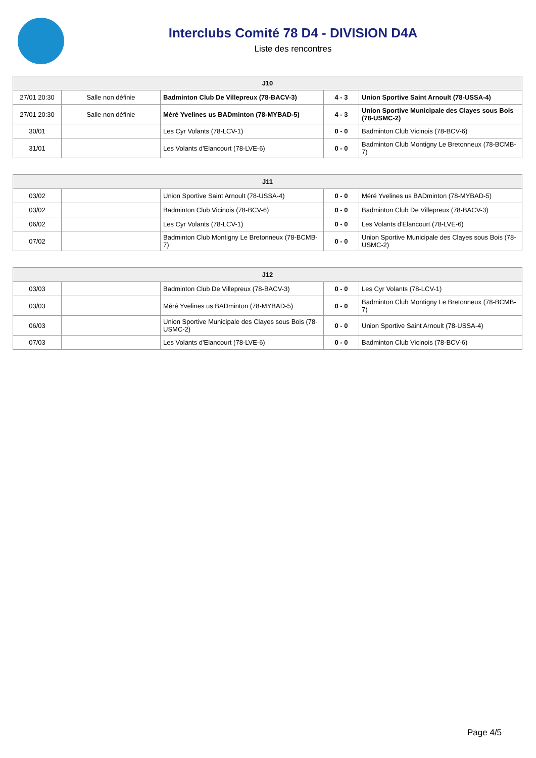Interclubs Comité 78 D4 - DIVISION D4A
Liste des rencontres
| J10 | | | | |
| --- | --- | --- | --- | --- |
| 27/01 20:30 | Salle non définie | Badminton Club De Villepreux (78-BACV-3) | 4 - 3 | Union Sportive Saint Arnoult (78-USSA-4) |
| 27/01 20:30 | Salle non définie | Méré Yvelines us BADminton (78-MYBAD-5) | 4 - 3 | Union Sportive Municipale des Clayes sous Bois (78-USMC-2) |
| 30/01 | | Les Cyr Volants (78-LCV-1) | 0 - 0 | Badminton Club Vicinois (78-BCV-6) |
| 31/01 | | Les Volants d'Elancourt (78-LVE-6) | 0 - 0 | Badminton Club Montigny Le Bretonneux (78-BCMB-7) |
| J11 | | | | |
| --- | --- | --- | --- | --- |
| 03/02 | | Union Sportive Saint Arnoult (78-USSA-4) | 0 - 0 | Méré Yvelines us BADminton (78-MYBAD-5) |
| 03/02 | | Badminton Club Vicinois (78-BCV-6) | 0 - 0 | Badminton Club De Villepreux (78-BACV-3) |
| 06/02 | | Les Cyr Volants (78-LCV-1) | 0 - 0 | Les Volants d'Elancourt (78-LVE-6) |
| 07/02 | | Badminton Club Montigny Le Bretonneux (78-BCMB-7) | 0 - 0 | Union Sportive Municipale des Clayes sous Bois (78-USMC-2) |
| J12 | | | | |
| --- | --- | --- | --- | --- |
| 03/03 | | Badminton Club De Villepreux (78-BACV-3) | 0 - 0 | Les Cyr Volants (78-LCV-1) |
| 03/03 | | Méré Yvelines us BADminton (78-MYBAD-5) | 0 - 0 | Badminton Club Montigny Le Bretonneux (78-BCMB-7) |
| 06/03 | | Union Sportive Municipale des Clayes sous Bois (78-USMC-2) | 0 - 0 | Union Sportive Saint Arnoult (78-USSA-4) |
| 07/03 | | Les Volants d'Elancourt (78-LVE-6) | 0 - 0 | Badminton Club Vicinois (78-BCV-6) |
Page 4/5